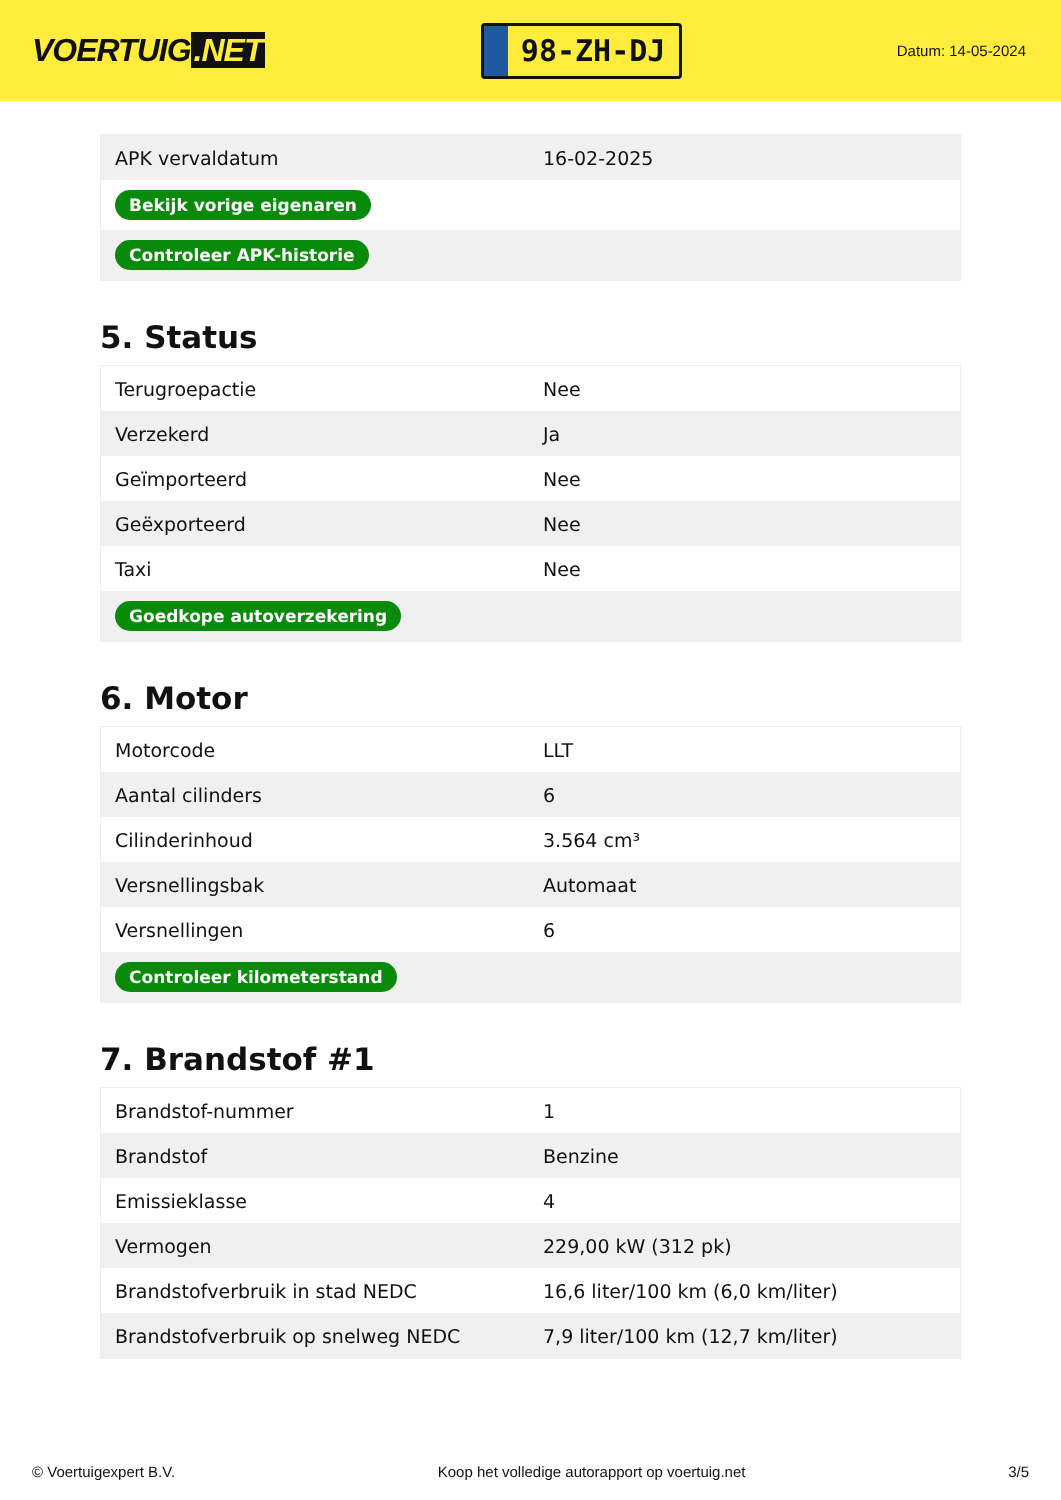VOERTUIG.NET
98-ZH-DJ
Datum: 14-05-2024
| APK vervaldatum | 16-02-2025 |
| Bekijk vorige eigenaren | |
| Controleer APK-historie | |
5. Status
| Terugroepactie | Nee |
| Verzekerd | Ja |
| Geïmporteerd | Nee |
| Geëxporteerd | Nee |
| Taxi | Nee |
| Goedkope autoverzekering | |
6. Motor
| Motorcode | LLT |
| Aantal cilinders | 6 |
| Cilinderinhoud | 3.564 cm³ |
| Versnellingsbak | Automaat |
| Versnellingen | 6 |
| Controleer kilometerstand | |
7. Brandstof #1
| Brandstof-nummer | 1 |
| Brandstof | Benzine |
| Emissieklasse | 4 |
| Vermogen | 229,00 kW (312 pk) |
| Brandstofverbruik in stad NEDC | 16,6 liter/100 km (6,0 km/liter) |
| Brandstofverbruik op snelweg NEDC | 7,9 liter/100 km (12,7 km/liter) |
© Voertuigexpert B.V. Koop het volledige autorapport op voertuig.net 3/5